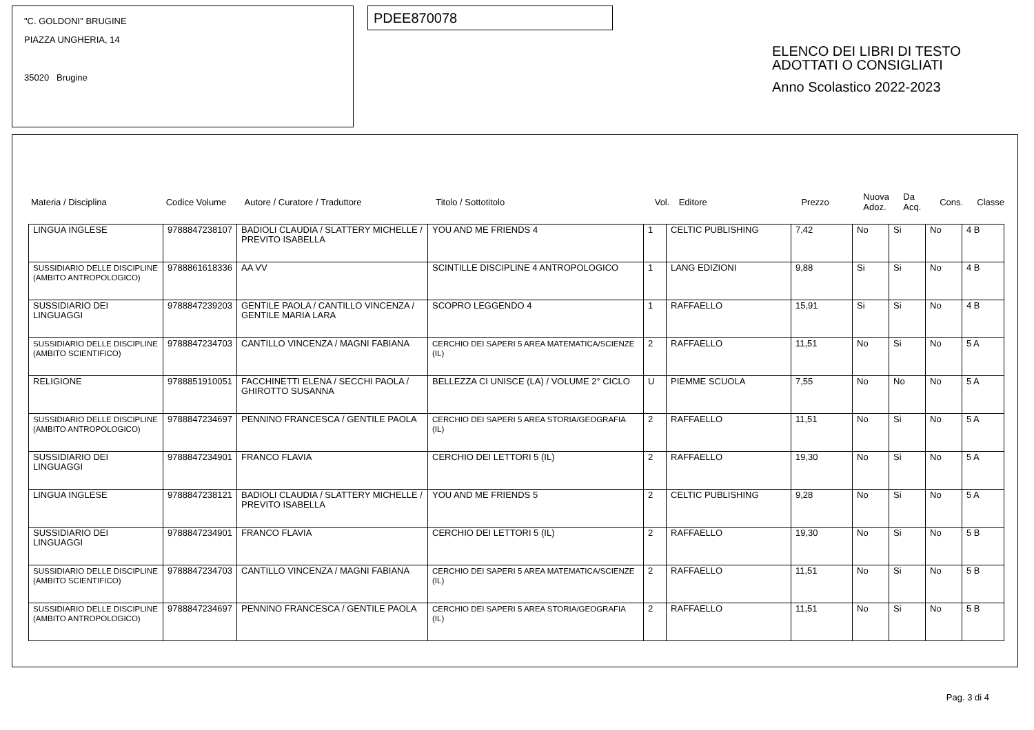"C. GOLDONI" BRUGINE
PIAZZA UNGHERIA, 14
35020 Brugine
PDEE870078
ELENCO DEI LIBRI DI TESTO
ADOTTATI O CONSIGLIATI
Anno Scolastico 2022-2023
| Materia / Disciplina | Codice Volume | Autore / Curatore / Traduttore | Titolo / Sottotitolo | Vol. | Editore | Prezzo | Nuova Adoz. | Da Acq. | Cons. | Classe |
| LINGUA INGLESE | 9788847238107 | BADIOLI CLAUDIA / SLATTERY MICHELLE / PREVITO ISABELLA | YOU AND ME FRIENDS 4 | 1 | CELTIC PUBLISHING | 7,42 | No | Si | No | 4 B |
| SUSSIDIARIO DELLE DISCIPLINE (AMBITO ANTROPOLOGICO) | 9788861618336 | AA VV | SCINTILLE DISCIPLINE 4 ANTROPOLOGICO | 1 | LANG EDIZIONI | 9,88 | Si | Si | No | 4 B |
| SUSSIDIARIO DEI LINGUAGGI | 9788847239203 | GENTILE PAOLA / CANTILLO VINCENZA / GENTILE MARIA LARA | SCOPRO LEGGENDO 4 | 1 | RAFFAELLO | 15,91 | Si | Si | No | 4 B |
| SUSSIDIARIO DELLE DISCIPLINE (AMBITO SCIENTIFICO) | 9788847234703 | CANTILLO VINCENZA / MAGNI FABIANA | CERCHIO DEI SAPERI 5 AREA MATEMATICA/SCIENZE (IL) | 2 | RAFFAELLO | 11,51 | No | Si | No | 5 A |
| RELIGIONE | 9788851910051 | FACCHINETTI ELENA / SECCHI PAOLA / GHIROTTO SUSANNA | BELLEZZA CI UNISCE (LA) / VOLUME 2° CICLO | U | PIEMME SCUOLA | 7,55 | No | No | No | 5 A |
| SUSSIDIARIO DELLE DISCIPLINE (AMBITO ANTROPOLOGICO) | 9788847234697 | PENNINO FRANCESCA / GENTILE PAOLA | CERCHIO DEI SAPERI 5 AREA STORIA/GEOGRAFIA (IL) | 2 | RAFFAELLO | 11,51 | No | Si | No | 5 A |
| SUSSIDIARIO DEI LINGUAGGI | 9788847234901 | FRANCO FLAVIA | CERCHIO DEI LETTORI 5 (IL) | 2 | RAFFAELLO | 19,30 | No | Si | No | 5 A |
| LINGUA INGLESE | 9788847238121 | BADIOLI CLAUDIA / SLATTERY MICHELLE / PREVITO ISABELLA | YOU AND ME FRIENDS 5 | 2 | CELTIC PUBLISHING | 9,28 | No | Si | No | 5 A |
| SUSSIDIARIO DEI LINGUAGGI | 9788847234901 | FRANCO FLAVIA | CERCHIO DEI LETTORI 5 (IL) | 2 | RAFFAELLO | 19,30 | No | Si | No | 5 B |
| SUSSIDIARIO DELLE DISCIPLINE (AMBITO SCIENTIFICO) | 9788847234703 | CANTILLO VINCENZA / MAGNI FABIANA | CERCHIO DEI SAPERI 5 AREA MATEMATICA/SCIENZE (IL) | 2 | RAFFAELLO | 11,51 | No | Si | No | 5 B |
| SUSSIDIARIO DELLE DISCIPLINE (AMBITO ANTROPOLOGICO) | 9788847234697 | PENNINO FRANCESCA / GENTILE PAOLA | CERCHIO DEI SAPERI 5 AREA STORIA/GEOGRAFIA (IL) | 2 | RAFFAELLO | 11,51 | No | Si | No | 5 B |
Pag. 3 di 4